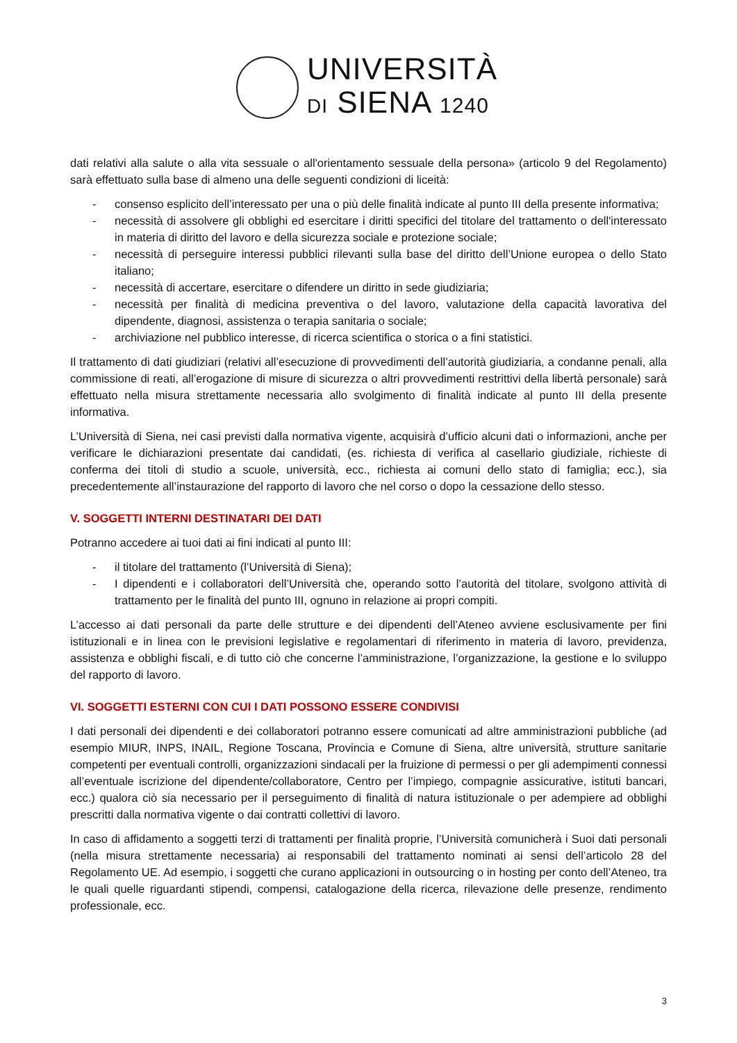UNIVERSITÀ
DI SIENA 1240
dati relativi alla salute o alla vita sessuale o all'orientamento sessuale della persona» (articolo 9 del Regolamento) sarà effettuato sulla base di almeno una delle seguenti condizioni di liceità:
- consenso esplicito dell’interessato per una o più delle finalità indicate al punto III della presente informativa;
- necessità di assolvere gli obblighi ed esercitare i diritti specifici del titolare del trattamento o dell'interessato in materia di diritto del lavoro e della sicurezza sociale e protezione sociale;
- necessità di perseguire interessi pubblici rilevanti sulla base del diritto dell’Unione europea o dello Stato italiano;
- necessità di accertare, esercitare o difendere un diritto in sede giudiziaria;
- necessità per finalità di medicina preventiva o del lavoro, valutazione della capacità lavorativa del dipendente, diagnosi, assistenza o terapia sanitaria o sociale;
- archiviazione nel pubblico interesse, di ricerca scientifica o storica o a fini statistici.
Il trattamento di dati giudiziari (relativi all’esecuzione di provvedimenti dell’autorità giudiziaria, a condanne penali, alla commissione di reati, all’erogazione di misure di sicurezza o altri provvedimenti restrittivi della libertà personale) sarà effettuato nella misura strettamente necessaria allo svolgimento di finalità indicate al punto III della presente informativa.
L’Università di Siena, nei casi previsti dalla normativa vigente, acquisirà d’ufficio alcuni dati o informazioni, anche per verificare le dichiarazioni presentate dai candidati, (es. richiesta di verifica al casellario giudiziale, richieste di conferma dei titoli di studio a scuole, università, ecc., richiesta ai comuni dello stato di famiglia; ecc.), sia precedentemente all’instaurazione del rapporto di lavoro che nel corso o dopo la cessazione dello stesso.
V. SOGGETTI INTERNI DESTINATARI DEI DATI
Potranno accedere ai tuoi dati ai fini indicati al punto III:
- il titolare del trattamento (l’Università di Siena);
- I dipendenti e i collaboratori dell’Università che, operando sotto l’autorità del titolare, svolgono attività di trattamento per le finalità del punto III, ognuno in relazione ai propri compiti.
L’accesso ai dati personali da parte delle strutture e dei dipendenti dell’Ateneo avviene esclusivamente per fini istituzionali e in linea con le previsioni legislative e regolamentari di riferimento in materia di lavoro, previdenza, assistenza e obblighi fiscali, e di tutto ciò che concerne l’amministrazione, l’organizzazione, la gestione e lo sviluppo del rapporto di lavoro.
VI. SOGGETTI ESTERNI CON CUI I DATI POSSONO ESSERE CONDIVISI
I dati personali dei dipendenti e dei collaboratori potranno essere comunicati ad altre amministrazioni pubbliche (ad esempio MIUR, INPS, INAIL, Regione Toscana, Provincia e Comune di Siena, altre università, strutture sanitarie competenti per eventuali controlli, organizzazioni sindacali per la fruizione di permessi o per gli adempimenti connessi all’eventuale iscrizione del dipendente/collaboratore, Centro per l’impiego, compagnie assicurative, istituti bancari, ecc.) qualora ciò sia necessario per il perseguimento di finalità di natura istituzionale o per adempiere ad obblighi prescritti dalla normativa vigente o dai contratti collettivi di lavoro.
In caso di affidamento a soggetti terzi di trattamenti per finalità proprie, l’Università comunicherà i Suoi dati personali (nella misura strettamente necessaria) ai responsabili del trattamento nominati ai sensi dell’articolo 28 del Regolamento UE. Ad esempio, i soggetti che curano applicazioni in outsourcing o in hosting per conto dell’Ateneo, tra le quali quelle riguardanti stipendi, compensi, catalogazione della ricerca, rilevazione delle presenze, rendimento professionale, ecc.
3